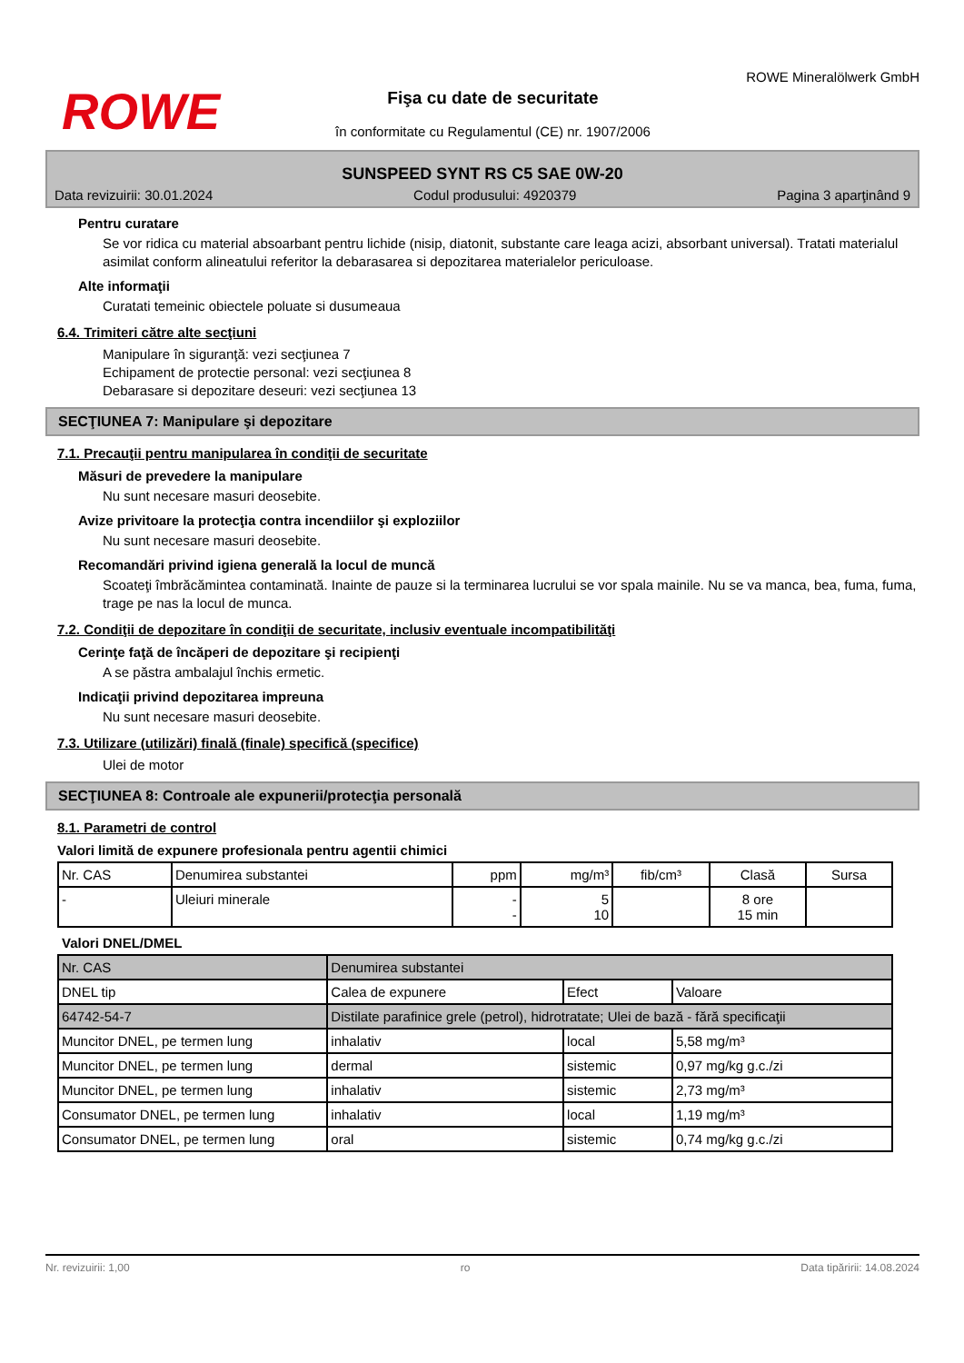ROWE
ROWE Mineralölwerk GmbH
Fişa cu date de securitate
în conformitate cu Regulamentul (CE) nr. 1907/2006
SUNSPEED SYNT RS C5 SAE 0W-20
Data revizuirii: 30.01.2024 Codul produsului: 4920379 Pagina 3 aparţinând 9
Pentru curatare
Se vor ridica cu material absoarbant pentru lichide (nisip, diatonit, substante care leaga acizi, absorbant universal). Tratati materialul asimilat conform alineatului referitor la debarasarea si depozitarea materialelor periculoase.
Alte informaţii
Curatati temeinic obiectele poluate si dusumeaua
6.4. Trimiteri către alte secţiuni
Manipulare în siguranţă: vezi secţiunea 7
Echipament de protectie personal: vezi secţiunea 8
Debarasare si depozitare deseuri: vezi secţiunea 13
SECŢIUNEA 7: Manipulare şi depozitare
7.1. Precauţii pentru manipularea în condiţii de securitate
Măsuri de prevedere la manipulare
Nu sunt necesare masuri deosebite.
Avize privitoare la protecţia contra incendiilor şi exploziilor
Nu sunt necesare masuri deosebite.
Recomandări privind igiena generală la locul de muncă
Scoateţi îmbrăcămintea contaminată. Inainte de pauze si la terminarea lucrului se vor spala mainile. Nu se va manca, bea, fuma, fuma, trage pe nas la locul de munca.
7.2. Condiţii de depozitare în condiţii de securitate, inclusiv eventuale incompatibilităţi
Cerinţe faţă de încăperi de depozitare şi recipienţi
A se păstra ambalajul închis ermetic.
Indicaţii privind depozitarea impreuna
Nu sunt necesare masuri deosebite.
7.3. Utilizare (utilizări) finală (finale) specifică (specifice)
Ulei de motor
SECŢIUNEA 8: Controale ale expunerii/protecţia personală
8.1. Parametri de control
Valori limită de expunere profesionala pentru agentii chimici
| Nr. CAS | Denumirea substantei | ppm | mg/m³ | fib/cm³ | Clasă | Sursa |
| --- | --- | --- | --- | --- | --- | --- |
| - | Uleiuri minerale | - - | 5 10 | | 8 ore 15 min | |
Valori DNEL/DMEL
| Nr. CAS | Denumirea substantei | | | |
| DNEL tip | | Calea de expunere | Efect | Valoare |
| 64742-54-7 | Distilate parafinice grele (petrol), hidrotratate; Ulei de bază - fără specificaţii | | | |
| Muncitor DNEL, pe termen lung | | inhalativ | local | 5,58 mg/m³ |
| Muncitor DNEL, pe termen lung | | dermal | sistemic | 0,97 mg/kg g.c./zi |
| Muncitor DNEL, pe termen lung | | inhalativ | sistemic | 2,73 mg/m³ |
| Consumator DNEL, pe termen lung | | inhalativ | local | 1,19 mg/m³ |
| Consumator DNEL, pe termen lung | | oral | sistemic | 0,74 mg/kg g.c./zi |
Nr. revizuirii: 1,00 ro Data tipăririi: 14.08.2024